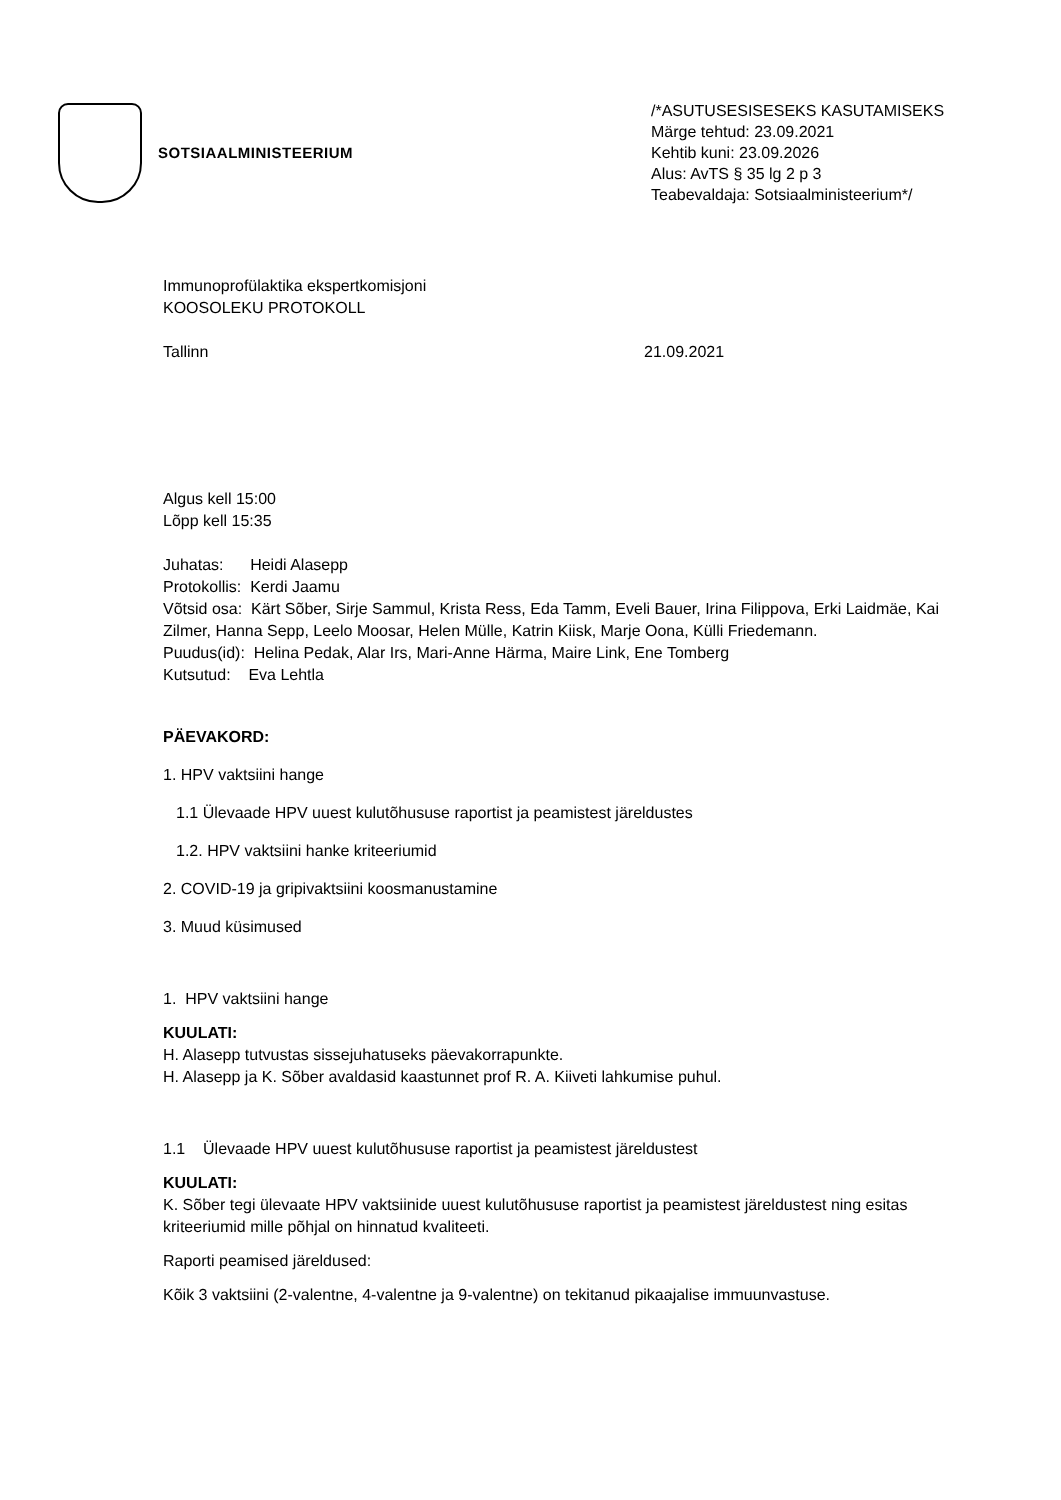SOTSIAALMINISTEERIUM
/*ASUTUSESISESEKS KASUTAMISEKS
Märge tehtud: 23.09.2021
Kehtib kuni: 23.09.2026
Alus: AvTS § 35 lg 2 p 3
Teabevaldaja: Sotsiaalministeerium*/
Immunoprofülaktika ekspertkomisjoni
KOOSOLEKU PROTOKOLL
Tallinn 21.09.2021
Algus kell 15:00
Lõpp kell 15:35
Juhatas: Heidi Alasepp
Protokollis: Kerdi Jaamu
Võtsid osa: Kärt Sõber, Sirje Sammul, Krista Ress, Eda Tamm, Eveli Bauer, Irina Filippova, Erki Laidmäe, Kai Zilmer, Hanna Sepp, Leelo Moosar, Helen Mülle, Katrin Kiisk, Marje Oona, Külli Friedemann.
Puudus(id): Helina Pedak, Alar Irs, Mari-Anne Härma, Maire Link, Ene Tomberg
Kutsutud: Eva Lehtla
PÄEVAKORD:
1. HPV vaktsiini hange
1.1 Ülevaade HPV uuest kulutõhususe raportist ja peamistest järeldustes
1.2. HPV vaktsiini hanke kriteeriumid
2. COVID-19 ja gripivaktsiini koosmanustamine
3. Muud küsimused
1. HPV vaktsiini hange
KUULATI:
H. Alasepp tutvustas sissejuhatuseks päevakorrapunkte.
H. Alasepp ja K. Sõber avaldasid kaastunnet prof R. A. Kiiveti lahkumise puhul.
1.1 Ülevaade HPV uuest kulutõhususe raportist ja peamistest järeldustest
KUULATI:
K. Sõber tegi ülevaate HPV vaktsiinide uuest kulutõhususe raportist ja peamistest järeldustest ning esitas kriteeriumid mille põhjal on hinnatud kvaliteeti.
Raporti peamised järeldused:
Kõik 3 vaktsiini (2-valentne, 4-valentne ja 9-valentne) on tekitanud pikaajalise immuunvastuse.